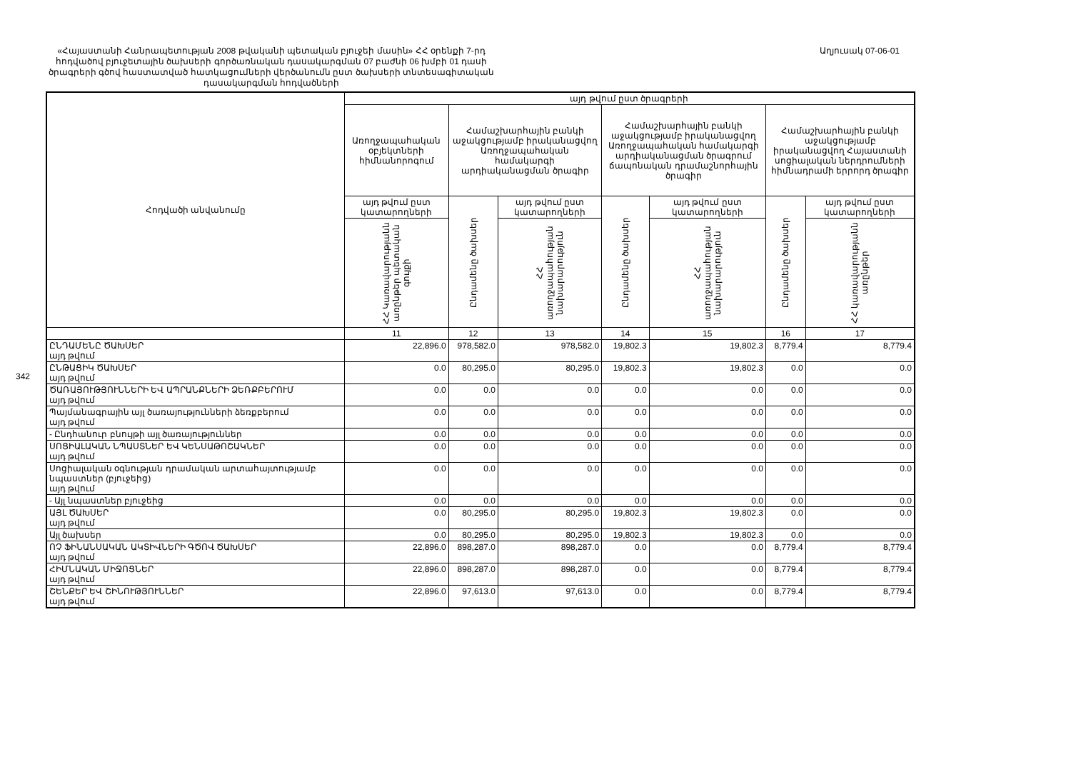342
«Հայաստանի Հանրապետության 2008 թվականի պետական բյուջեի մասին» ՀՀ օրենքի 7-րդ հոդվածով բյուջետային ծախսերի գործառնական դասակարգման 07 բաժնի 06 խմբի 01 դասի ծրագրերի գծով հաստատված հատկացումների վերծանումն ըստ ծախսերի տնտեսագիտական դասակարգման հոդվածների
Աղյուսակ 07-06-01
| Հոդվածի անվանումը | այդ թվում ըստ ծրագրերի | | | | | | |
| --- | --- | --- | --- | --- | --- | --- | --- |
| | Առողջապահական օբյեկտների հիմնանորոգում | Համաշխարհային բանկի աջակցությամբ իրականացվող Առողջապահական համակարգի արդիականացման ծրագիր | | Համաշխարհային բանկի աջակցությամբ իրականացվող Առողջապահական համակարգի արդիականացման ծրագրում ճապոնական դրամաշնորհային ծրագիր | | Համաշխարհային բանկի աջակցությամբ իրականացվող Հայաստանի սոցիալական ներդրումների հիմնադրամի երրորդ ծրագիր | |
| | այդ թվում ըստ կատարողների | Ընդամենը ծախսեր | այդ թվում ըստ կատարողների | Ընդամենը ծախսեր | այդ թվում ըստ կատարողների | Ընդամենը ծախսեր | այդ թվում ըստ կատարողների |
| | ՀՀ Կառավարությանն առընթեր պետական գույքի | | ՀՀ առողջապահության նախարարություն | | ՀՀ առողջապահության նախարարություն | | ՀՀ կառավարությանն առընթեր |
| | 11 | 12 | 13 | 14 | 15 | 16 | 17 |
| ԸՆԴԱՄԵՆԸ ԾԱԽՍԵՐ այդ թվում | 22,896.0 | 978,582.0 | 978,582.0 | 19,802.3 | 19,802.3 | 8,779.4 | 8,779.4 |
| ԸՆԹԱՑԻԿ ԾԱԽՍԵՐ այդ թվում | 0.0 | 80,295.0 | 80,295.0 | 19,802.3 | 19,802.3 | 0.0 | 0.0 |
| ԾԱՌԱՅՈՒԹՅՈՒՆՆԵՐԻ ԵՎ ԱՊՐԱՆՔՆԵՐԻ ՁԵՌՔԲԵՐՈՒՄ այդ թվում | 0.0 | 0.0 | 0.0 | 0.0 | 0.0 | 0.0 | 0.0 |
| Պայմանագրային այլ ծառայությունների ձեռքբերում այդ թվում | 0.0 | 0.0 | 0.0 | 0.0 | 0.0 | 0.0 | 0.0 |
| - Ընդհանուր բնույթի այլ ծառայություններ | 0.0 | 0.0 | 0.0 | 0.0 | 0.0 | 0.0 | 0.0 |
| ՍՈՑԻԱԼԱԿԱՆ ՆՊԱՍՏՆԵՐ ԵՎ ԿԵՆՍԱԹՈՇԱԿՆԵՐ այդ թվում | 0.0 | 0.0 | 0.0 | 0.0 | 0.0 | 0.0 | 0.0 |
| Սոցիալական օգնության դրամական արտահայտությամբ նպաստներ (բյուջեից) այդ թվում | 0.0 | 0.0 | 0.0 | 0.0 | 0.0 | 0.0 | 0.0 |
| - Այլ նպաստներ բյուջեից | 0.0 | 0.0 | 0.0 | 0.0 | 0.0 | 0.0 | 0.0 |
| ԱՅԼ ԾԱԽՍԵՐ այդ թվում | 0.0 | 80,295.0 | 80,295.0 | 19,802.3 | 19,802.3 | 0.0 | 0.0 |
| Այլ ծախսեր | 0.0 | 80,295.0 | 80,295.0 | 19,802.3 | 19,802.3 | 0.0 | 0.0 |
| ՈՉ ՖԻՆԱՆՍԱԿԱՆ ԱԿՏԻՎՆԵՐԻ ԳԾՈՎ ԾԱԽՍԵՐ այդ թվում | 22,896.0 | 898,287.0 | 898,287.0 | 0.0 | 0.0 | 8,779.4 | 8,779.4 |
| ՀԻՄՆԱԿԱՆ ՄԻՋՈՑՆԵՐ այդ թվում | 22,896.0 | 898,287.0 | 898,287.0 | 0.0 | 0.0 | 8,779.4 | 8,779.4 |
| ՇԵՆՔԵՐ ԵՎ ՇԻՆՈՒԹՅՈՒՆՆԵՐ այդ թվում | 22,896.0 | 97,613.0 | 97,613.0 | 0.0 | 0.0 | 8,779.4 | 8,779.4 |